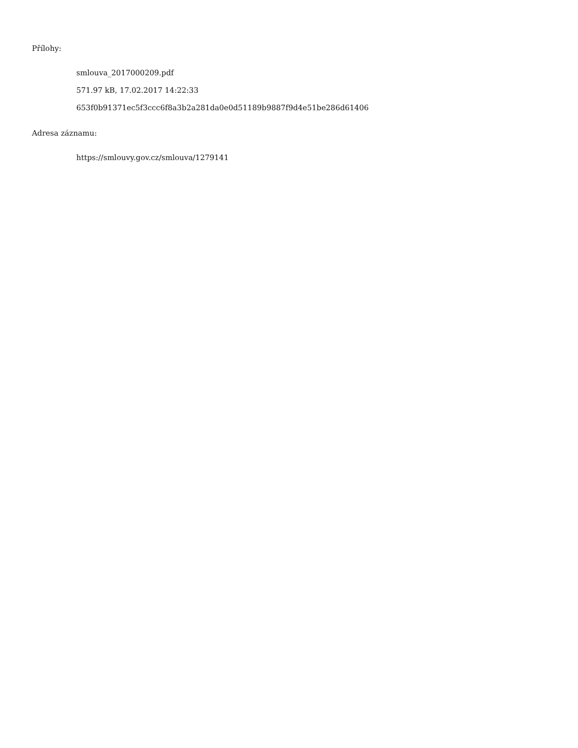Přílohy:
smlouva_2017000209.pdf
571.97 kB, 17.02.2017 14:22:33
653f0b91371ec5f3ccc6f8a3b2a281da0e0d51189b9887f9d4e51be286d61406
Adresa záznamu:
https://smlouvy.gov.cz/smlouva/1279141